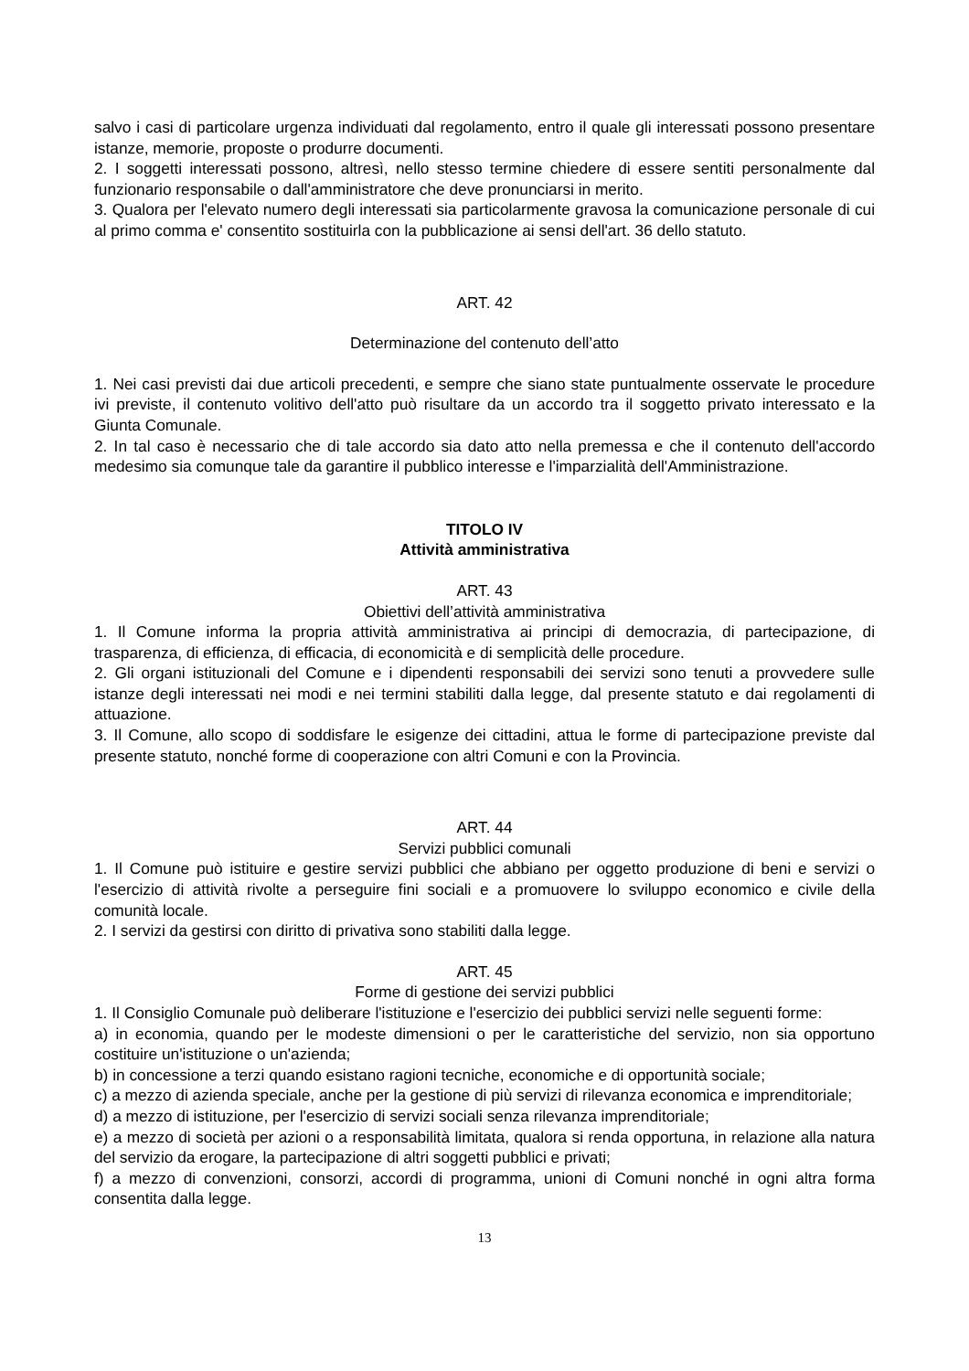salvo i casi di particolare urgenza individuati dal regolamento, entro il quale gli interessati possono presentare istanze, memorie, proposte o produrre documenti.
2. I soggetti interessati possono, altresì, nello stesso termine chiedere di essere sentiti personalmente dal funzionario responsabile o dall'amministratore che deve pronunciarsi in merito.
3. Qualora per l'elevato numero degli interessati sia particolarmente gravosa la comunicazione personale di cui al primo comma e' consentito sostituirla con la pubblicazione ai sensi dell'art. 36 dello statuto.
ART. 42
Determinazione del contenuto dell’atto
1. Nei casi previsti dai due articoli precedenti, e sempre che siano state puntualmente osservate le procedure ivi previste, il contenuto volitivo dell'atto può risultare da un accordo tra il soggetto privato interessato e la Giunta Comunale.
2. In tal caso è necessario che di tale accordo sia dato atto nella premessa e che il contenuto dell'accordo medesimo sia comunque tale da garantire il pubblico interesse e l'imparzialità dell'Amministrazione.
TITOLO IV
Attività amministrativa
ART. 43
Obiettivi dell’attività amministrativa
1. Il Comune informa la propria attività amministrativa ai principi di democrazia, di partecipazione, di trasparenza, di efficienza, di efficacia, di economicità e di semplicità delle procedure.
2. Gli organi istituzionali del Comune e i dipendenti responsabili dei servizi sono tenuti a provvedere sulle istanze degli interessati nei modi e nei termini stabiliti dalla legge, dal presente statuto e dai regolamenti di attuazione.
3. Il Comune, allo scopo di soddisfare le esigenze dei cittadini, attua le forme di partecipazione previste dal presente statuto, nonché forme di cooperazione con altri Comuni e con la Provincia.
ART. 44
Servizi pubblici comunali
1. Il Comune può istituire e gestire servizi pubblici che abbiano per oggetto produzione di beni e servizi o l'esercizio di attività rivolte a perseguire fini sociali e a promuovere lo sviluppo economico e civile della comunità locale.
2. I servizi da gestirsi con diritto di privativa sono stabiliti dalla legge.
ART. 45
Forme di gestione dei servizi pubblici
1. Il Consiglio Comunale può deliberare l'istituzione e l'esercizio dei pubblici servizi nelle seguenti forme:
a) in economia, quando per le modeste dimensioni o per le caratteristiche del servizio, non sia opportuno costituire un'istituzione o un'azienda;
b) in concessione a terzi quando esistano ragioni tecniche, economiche e di opportunità sociale;
c) a mezzo di azienda speciale, anche per la gestione di più servizi di rilevanza economica e imprenditoriale;
d) a mezzo di istituzione, per l'esercizio di servizi sociali senza rilevanza imprenditoriale;
e) a mezzo di società per azioni o a responsabilità limitata, qualora si renda opportuna, in relazione alla natura del servizio da erogare, la partecipazione di altri soggetti pubblici e privati;
f) a mezzo di convenzioni, consorzi, accordi di programma, unioni di Comuni nonché in ogni altra forma consentita dalla legge.
13